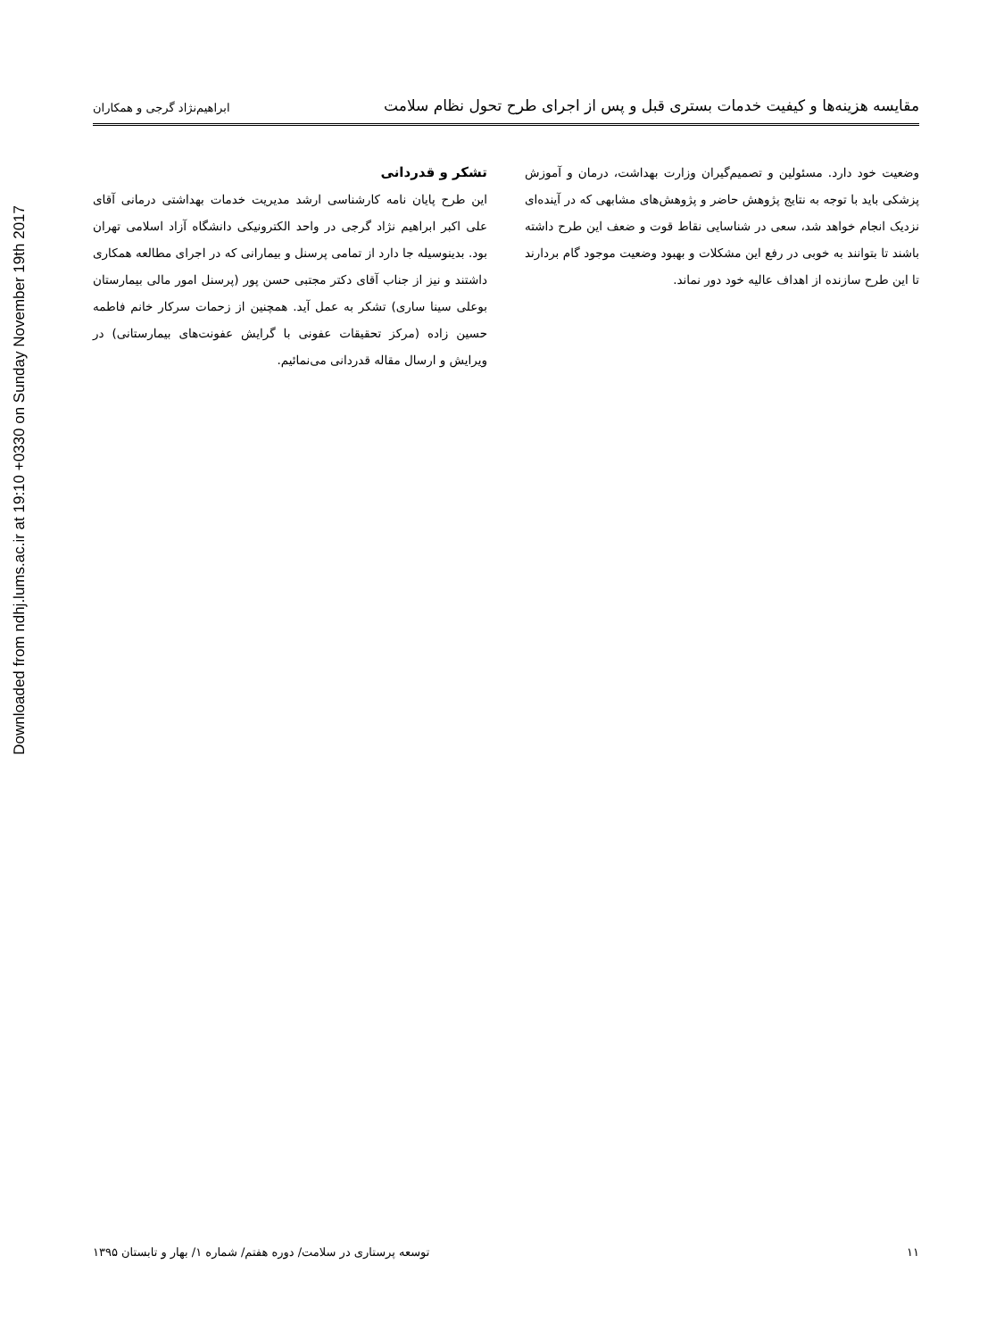Downloaded from ndhj.lums.ac.ir at 19:10 +0330 on Sunday November 19th 2017
مقایسه هزینه‌ها و کیفیت خدمات بستری قبل و پس از اجرای طرح تحول نظام سلامت
ابراهیم‌نژاد گرجی و همکاران
وضعیت خود دارد. مسئولین و تصمیم‌گیران وزارت بهداشت، درمان و آموزش پزشکی باید با توجه به نتایج پژوهش حاضر و پژوهش‌های مشابهی که در آینده‌ای نزدیک انجام خواهد شد، سعی در شناسایی نقاط قوت و ضعف این طرح داشته باشند تا بتوانند به خوبی در رفع این مشکلات و بهبود وضعیت موجود گام بردارند تا این طرح سازنده از اهداف عالیه خود دور نماند.
تشکر و قدردانی
این طرح پایان نامه کارشناسی ارشد مدیریت خدمات بهداشتی درمانی آقای علی اکبر ابراهیم نژاد گرجی در واحد الکترونیکی دانشگاه آزاد اسلامی تهران بود. بدینوسیله جا دارد از تمامی پرسنل و بیمارانی که در اجرای مطالعه همکاری داشتند و نیز از جناب آقای دکتر مجتبی حسن پور (پرسنل امور مالی بیمارستان بوعلی سینا ساری) تشکر به عمل آید. همچنین از زحمات سرکار خانم فاطمه حسین زاده (مرکز تحقیقات عفونی با گرایش عفونت‌های بیمارستانی) در ویرایش و ارسال مقاله قدردانی می‌نمائیم.
۱۱ توسعه پرستاری در سلامت/ دوره هفتم/ شماره ۱/ بهار و تابستان ۱۳۹۵